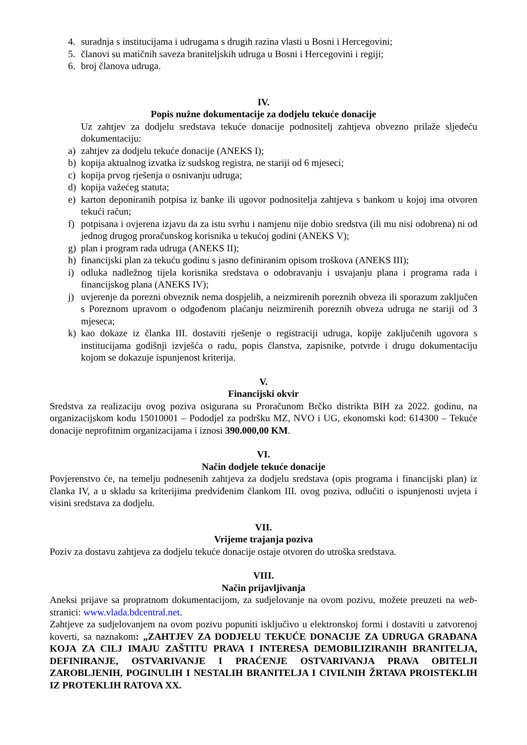4. suradnja s institucijama i udrugama s drugih razina vlasti u Bosni i Hercegovini;
5. članovi su matičnih saveza braniteljskih udruga u Bosni i Hercegovini i regiji;
6. broj članova udruga.
IV.
Popis nužne dokumentacije za dodjelu tekuće donacije
Uz zahtjev za dodjelu sredstava tekuće donacije podnositelj zahtjeva obvezno prilaže sljedeću dokumentaciju:
a) zahtjev za dodjelu tekuće donacije (ANEKS I);
b) kopija aktualnog izvatka iz sudskog registra, ne stariji od 6 mjeseci;
c) kopija prvog rješenja o osnivanju udruga;
d) kopija važećeg statuta;
e) karton deponiranih potpisa iz banke ili ugovor podnositelja zahtjeva s bankom u kojoj ima otvoren tekući račun;
f) potpisana i ovjerena izjavu da za istu svrhu i namjenu nije dobio sredstva (ili mu nisi odobrena) ni od jednog drugog proračunskog korisnika u tekućoj godini (ANEKS V);
g) plan i program rada udruga (ANEKS II);
h) financijski plan za tekuću godinu s jasno definiranim opisom troškova (ANEKS III);
i) odluka nadležnog tijela korisnika sredstava o odobravanju i usvajanju plana i programa rada i financijskog plana (ANEKS IV);
j) uvjerenje da porezni obveznik nema dospjelih, a neizmirenih poreznih obveza ili sporazum zaključen s Poreznom upravom o odgođenom plaćanju neizmirenih poreznih obveza udruga ne stariji od 3 mjeseca;
k) kao dokaze iz članka III. dostaviti rješenje o registraciji udruga, kopije zaključenih ugovora s institucijama godišnji izvješća o radu, popis članstva, zapisnike, potvrde i drugu dokumentaciju kojom se dokazuje ispunjenost kriterija.
V.
Financijski okvir
Sredstva za realizaciju ovog poziva osigurana su Proračunom Brčko distrikta BIH za 2022. godinu, na organizacijskom kodu 15010001 – Pododjel za podršku MZ, NVO i UG, ekonomski kod: 614300 – Tekuće donacije neprofitnim organizacijama i iznosi 390.000,00 KM.
VI.
Način dodjele tekuće donacije
Povjerenstvo će, na temelju podnesenih zahtjeva za dodjelu sredstava (opis programa i financijski plan) iz članka IV, a u skladu sa kriterijima predviđenim člankom III. ovog poziva, odlučiti o ispunjenosti uvjeta i visini sredstava za dodjelu.
VII.
Vrijeme trajanja poziva
Poziv za dostavu zahtjeva za dodjelu tekuće donacije ostaje otvoren do utroška sredstava.
VIII.
Način prijavljivanja
Aneksi prijave sa propratnom dokumentacijom, za sudjelovanje na ovom pozivu, možete preuzeti na web-stranici: www.vlada.bdcentral.net.
Zahtjeve za sudjelovanjem na ovom pozivu popuniti isključivo u elektronskoj formi i dostaviti u zatvorenoj koverti, sa naznakom: „ZAHTJEV ZA DODJELU TEKUĆE DONACIJE ZA UDRUGA GRAĐANA KOJA ZA CILJ IMAJU ZAŠTITU PRAVA I INTERESA DEMOBILIZIRANIH BRANITELJA, DEFINIRANJE, OSTVARIVANJE I PRAĆENJE OSTVARIVANJA PRAVA OBITELJI ZAROBLJENIH, POGINULIH I NESTALIH BRANITELJA I CIVILNIH ŽRTAVA PROISTEKLIH IZ PROTEKLIH RATOVA XX.